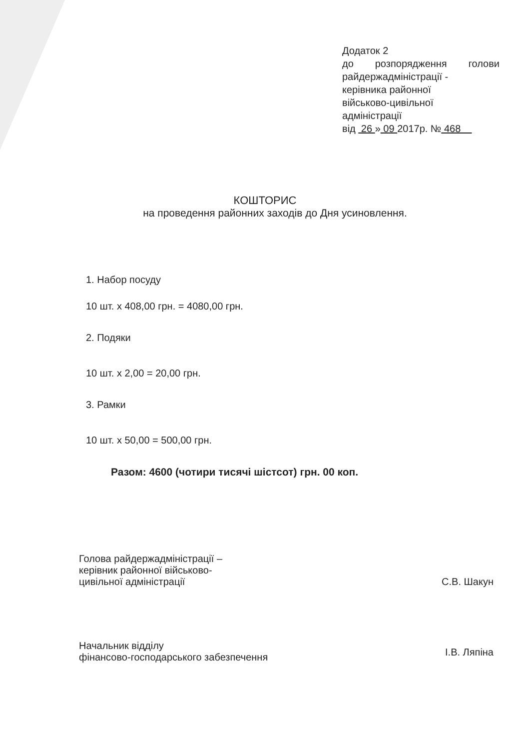Додаток 2
до розпорядження голови
райдержадміністрації -
керівника районної
військово-цивільної
адміністрації
від 26 » 09 2017р. № 468
КОШТОРИС
на проведення районних заходів до Дня усиновлення.
1. Набор посуду
10 шт. х 408,00 грн. = 4080,00 грн.
2. Подяки
10 шт. х 2,00 = 20,00 грн.
3. Рамки
10 шт. х 50,00 = 500,00 грн.
Разом: 4600 (чотири тисячі шістсот) грн. 00 коп.
Голова райдержадміністрації –
керівник районної військово-
цивільної адміністрації
С.В. Шакун
Начальник відділу
фінансово-господарського забезпечення
І.В. Ляпіна